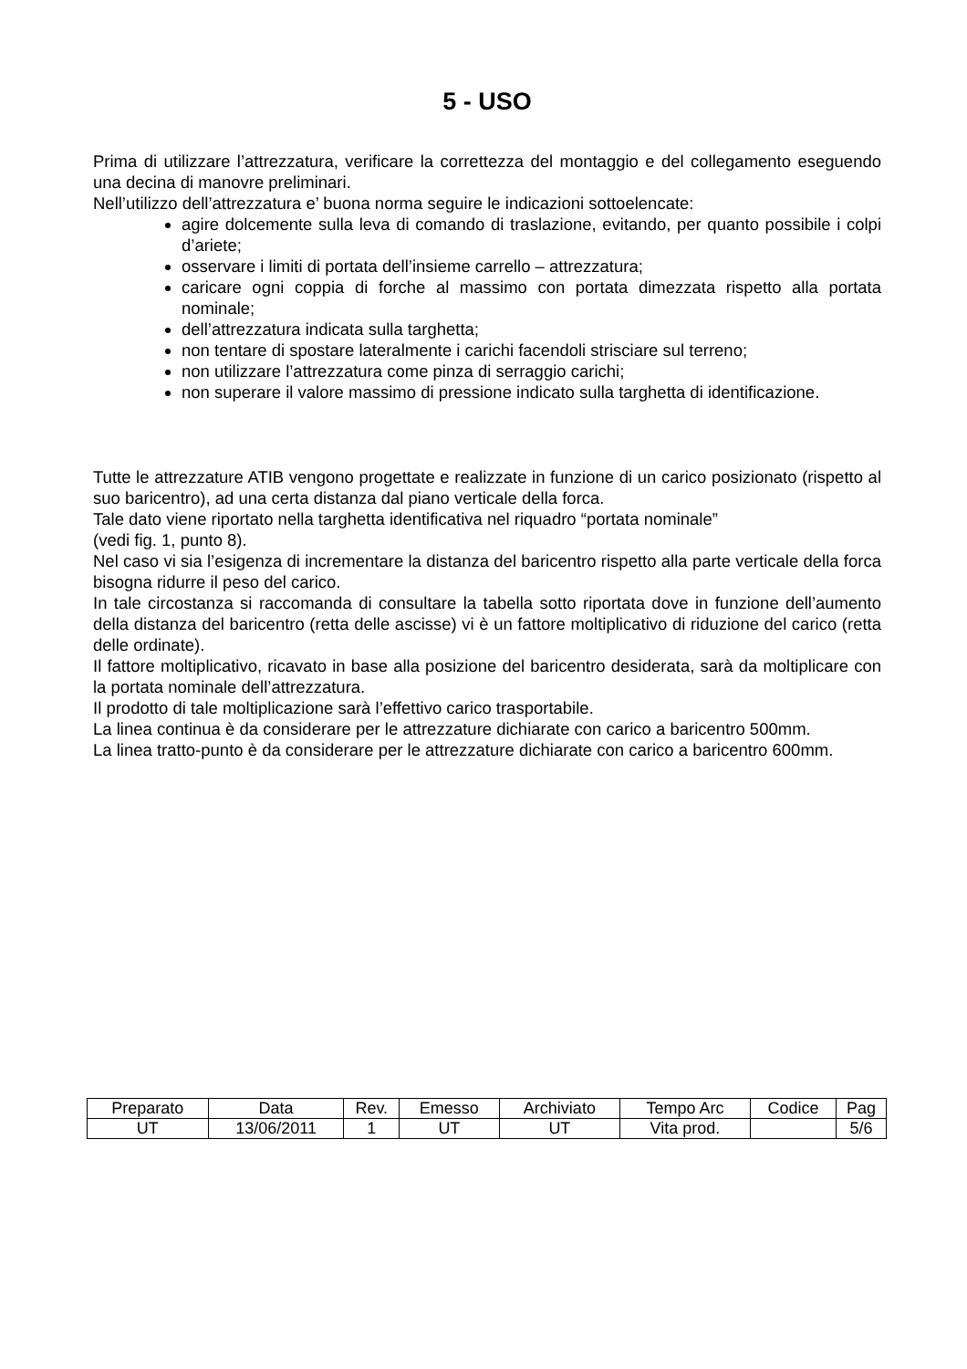5 - USO
Prima di utilizzare l’attrezzatura, verificare la correttezza del montaggio e del collegamento eseguendo una decina di manovre preliminari.
Nell’utilizzo dell’attrezzatura e’ buona norma seguire le indicazioni sottoelencate:
agire dolcemente sulla leva di comando di traslazione, evitando, per quanto possibile i colpi d’ariete;
osservare i limiti di portata dell’insieme carrello – attrezzatura;
caricare ogni coppia di forche al massimo con portata dimezzata rispetto alla portata nominale;
dell’attrezzatura indicata sulla targhetta;
non tentare di spostare lateralmente i carichi facendoli strisciare sul terreno;
non utilizzare l’attrezzatura come pinza di serraggio carichi;
non superare il valore massimo di pressione indicato sulla targhetta di identificazione.
Tutte le attrezzature ATIB vengono progettate e realizzate in funzione di un carico posizionato (rispetto al suo baricentro), ad una certa distanza dal piano verticale della forca.
Tale dato viene riportato nella targhetta identificativa nel riquadro “portata nominale”
(vedi fig. 1, punto 8).
Nel caso vi sia l’esigenza di incrementare la distanza del baricentro rispetto alla parte verticale della forca bisogna ridurre il peso del carico.
In tale circostanza si raccomanda di consultare la tabella sotto riportata dove in funzione dell’aumento della distanza del baricentro (retta delle ascisse) vi è un fattore moltiplicativo di riduzione del carico (retta delle ordinate).
Il fattore moltiplicativo, ricavato in base alla posizione del baricentro desiderata, sarà da moltiplicare con la portata nominale dell’attrezzatura.
Il prodotto di tale moltiplicazione sarà l’effettivo carico trasportabile.
La linea continua è da considerare per le attrezzature dichiarate con carico a baricentro 500mm.
La linea tratto-punto è da considerare per le attrezzature dichiarate con carico a baricentro 600mm.
| Preparato | Data | Rev. | Emesso | Archiviato | Tempo Arc | Codice | Pag |
| UT | 13/06/2011 | 1 | UT | UT | Vita prod. | | 5/6 |